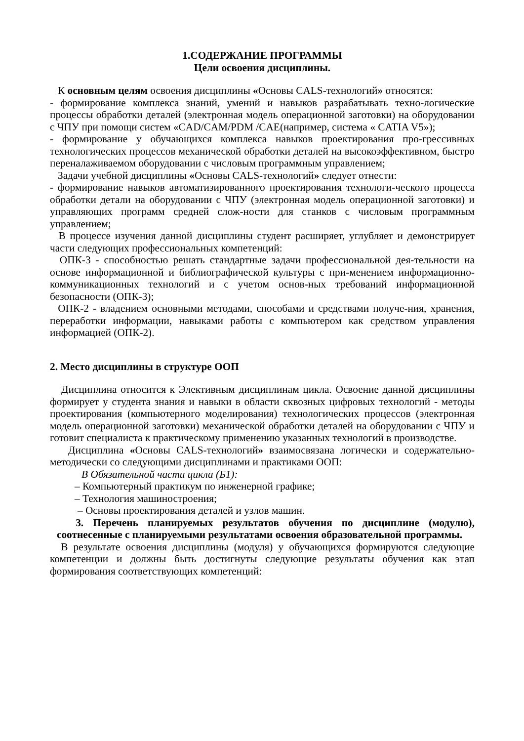1.СОДЕРЖАНИЕ ПРОГРАММЫ
Цели освоения дисциплины.
К основным целям освоения дисциплины «Основы CALS-технологий» относятся:
- формирование комплекса знаний, умений и навыков разрабатывать техно-логические процессы обработки деталей (электронная модель операционной заготовки) на оборудовании с ЧПУ при помощи систем «CAD/CAM/PDM /CAE(например, система « CATIA V5»);
- формирование у обучающихся комплекса навыков проектирования про-грессивных технологических процессов механической обработки деталей на высокоэффективном, быстро переналаживаемом оборудовании с числовым программным управлением;
Задачи учебной дисциплины «Основы CALS-технологий» следует отнести:
- формирование навыков автоматизированного проектирования технологи-ческого процесса обработки детали на оборудовании с ЧПУ (электронная модель операционной заготовки) и управляющих программ средней слож-ности для станков с числовым программным управлением;
В процессе изучения данной дисциплины студент расширяет, углубляет и демонстрирует части следующих профессиональных компетенций:
ОПК-3 - способностью решать стандартные задачи профессиональной дея-тельности на основе информационной и библиографической культуры с при-менением информационно-коммуникационных технологий и с учетом основ-ных требований информационной безопасности (ОПК-3);
ОПК-2 - владением основными методами, способами и средствами получе-ния, хранения, переработки информации, навыками работы с компьютером как средством управления информацией (ОПК-2).
2. Место дисциплины в структуре ООП
Дисциплина относится к Элективным дисциплинам цикла. Освоение данной дисциплины формирует у студента знания и навыки в области сквозных цифровых технологий - методы проектирования (компьютерного моделирования) технологических процессов (электронная модель операционной заготовки) механической обработки деталей на оборудовании с ЧПУ и готовит специалиста к практическому применению указанных технологий в производстве.
Дисциплина «Основы CALS-технологий» взаимосвязана логически и содержательно-методически со следующими дисциплинами и практиками ООП:
В Обязательной части цикла (Б1):
– Компьютерный практикум по инженерной графике;
– Технология машиностроения;
– Основы проектирования деталей и узлов машин.
3. Перечень планируемых результатов обучения по дисциплине (модулю), соотнесенные с планируемыми результатами освоения образовательной программы.
В результате освоения дисциплины (модуля) у обучающихся формируются следующие компетенции и должны быть достигнуты следующие результаты обучения как этап формирования соответствующих компетенций: